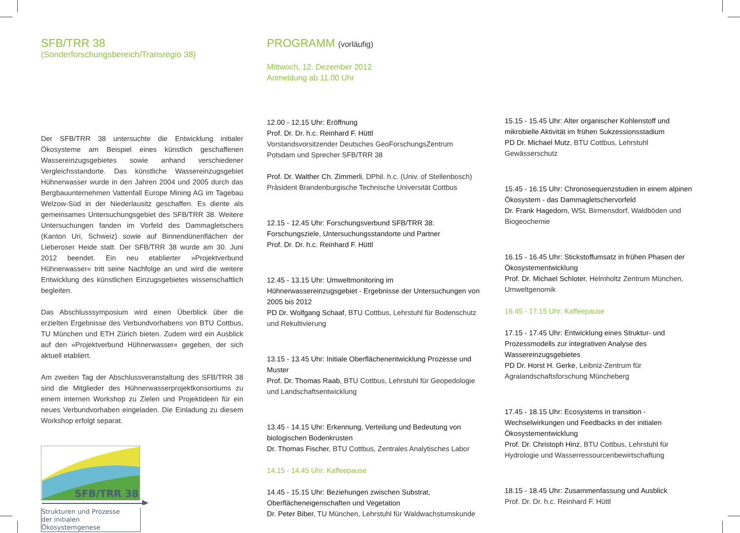SFB/TRR 38
(Sonderforschungsbereich/Transregio 38)
Der SFB/TRR 38 untersuchte die Entwicklung initialer Ökosysteme am Beispiel eines künstlich geschaffenen Wassereinzugsgebietes sowie anhand verschiedener Vergleichsstandorte. Das künstliche Wassereinzugsgebiet Hühnerwasser wurde in den Jahren 2004 und 2005 durch das Bergbauunternehmen Vattenfall Europe Mining AG im Tagebau Welzow-Süd in der Niederlausitz geschaffen. Es diente als gemeinsames Untersuchungsgebiet des SFB/TRR 38. Weitere Untersuchungen fanden im Vorfeld des Dammagletschers (Kanton Uri, Schweiz) sowie auf Binnendünenflächen der Lieberoser Heide statt. Der SFB/TRR 38 wurde am 30. Juni 2012 beendet. Ein neu etablierter »Projektverbund Hühnerwasser« tritt seine Nachfolge an und wird die weitere Entwicklung des künstlichen Einzugsgebietes wissenschaftlich begleiten.
Das Abschlusssymposium wird einen Überblick über die erzielten Ergebnisse des Verbundvorhabens von BTU Cottbus, TU München und ETH Zürich bieten. Zudem wird ein Ausblick auf den »Projektverbund Hühnerwasser« gegeben, der sich aktuell etabliert.
Am zweiten Tag der Abschlussveranstaltung des SFB/TRR 38 sind die Mitglieder des Hühnerwasserprojektkonsortiums zu einem internen Workshop zu Zielen und Projektideen für ein neues Verbundvorhaben eingeladen. Die Einladung zu diesem Workshop erfolgt separat.
SFB/TRR 38
Strukturen und Prozesse
der initialen Ökosystemgenese
PROGRAMM (vorläufig)
Mittwoch, 12. Dezember 2012
Anmeldung ab 11.00 Uhr
12.00 - 12.15 Uhr: Eröffnung
Prof. Dr. Dr. h.c. Reinhard F. Hüttl
Vorstandsvorsitzender Deutsches GeoForschungsZentrum Potsdam und Sprecher SFB/TRR 38
Prof. Dr. Walther Ch. Zimmerli, DPhil. h.c. (Univ. of Stellenbosch)
Präsident Brandenburgische Technische Universität Cottbus
12.15 - 12.45 Uhr: Forschungsverbund SFB/TRR 38: Forschungsziele, Untersuchungsstandorte und Partner
Prof. Dr. Dr. h.c. Reinhard F. Hüttl
12.45 - 13.15 Uhr: Umweltmonitoring im Hühnerwassereinzugsgebiet - Ergebnisse der Untersuchungen von 2005 bis 2012
PD Dr. Wolfgang Schaaf, BTU Cottbus, Lehrstuhl für Bodenschutz und Rekultivierung
13.15 - 13.45 Uhr: Initiale Oberflächenentwicklung Prozesse und Muster
Prof. Dr. Thomas Raab, BTU Cottbus, Lehrstuhl für Geopedologie und Landschaftsentwicklung
13.45 - 14.15 Uhr: Erkennung, Verteilung und Bedeutung von biologischen Bodenkrusten
Dr. Thomas Fischer, BTU Cottbus, Zentrales Analytisches Labor
14.15 - 14.45 Uhr: Kaffeepause
14.45 - 15.15 Uhr: Beziehungen zwischen Substrat, Oberflächeneigenschaften und Vegetation
Dr. Peter Biber, TU München, Lehrstuhl für Waldwachstumskunde
15.15 - 15.45 Uhr: Alter organischer Kohlenstoff und mikrobielle Aktivität im frühen Sukzessionsstadium
PD Dr. Michael Mutz, BTU Cottbus, Lehrstuhl Gewässerschutz
15.45 - 16.15 Uhr: Chronosequenzstudien in einem alpinen Ökosystem - das Dammagletschervorfeld
Dr. Frank Hagedorn, WSL Birmensdorf, Waldböden und Biogeochemie
16.15 - 16.45 Uhr: Stickstoffumsatz in frühen Phasen der Ökosystementwicklung
Prof. Dr. Michael Schloter, Helmholtz Zentrum München, Umweltgenomik
16.45 - 17.15 Uhr: Kaffeepause
17.15 - 17.45 Uhr: Entwicklung eines Struktur- und Prozessmodells zur integrativen Analyse des Wassereinzugsgebietes
PD Dr. Horst H. Gerke, Leibniz-Zentrum für Agralandschaftsforschung Müncheberg
17.45 - 18.15 Uhr: Ecosystems in transition - Wechselwirkungen und Feedbacks in der initialen Ökosystementwicklung
Prof. Dr. Christoph Hinz, BTU Cottbus, Lehrstuhl für Hydrologie und Wasserressourcenbewirtschaftung
18.15 - 18.45 Uhr: Zusammenfassung und Ausblick
Prof. Dr. Dr. h.c. Reinhard F. Hüttl